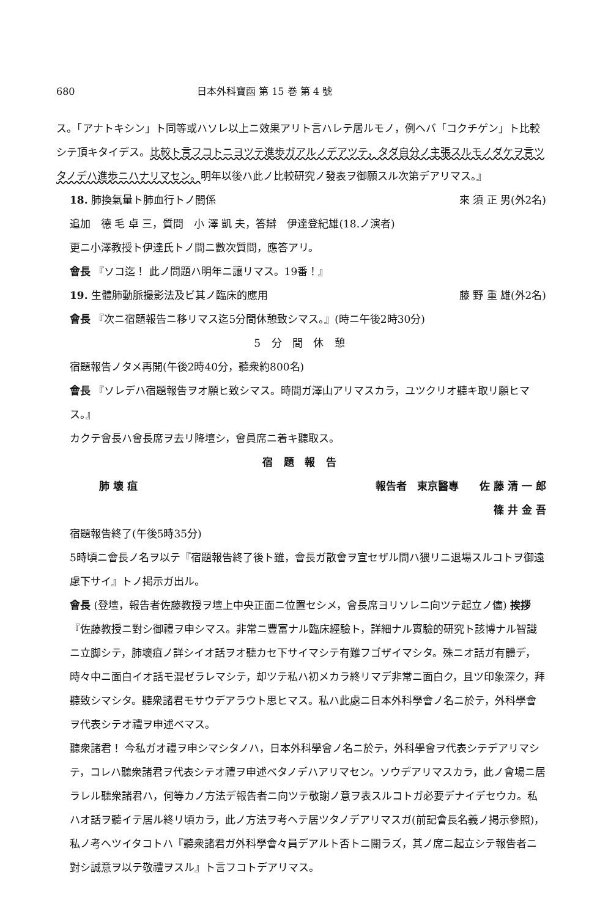680 日本外科寶函 第 15 巻 第 4 號
ス。「アナトキシン」ト同等或ハソレ以上ニ效果アリト言ハレテ居ルモノ，例ヘバ「コクチゲン」ト比較シテ頂キタイデス。比較ト言フコトニヨツテ進歩ガアルノデアツテ，タダ自分ノ主張スルモノダケヲ言ツタノデハ進歩ニハナリマセン。明年以後ハ此ノ比較研究ノ發表ヲ御願スル次第デアリマス。』
18. 肺換氣量ト肺血行トノ關係 來 須 正 男(外2名)
追加　德 毛 卓 三，質問　小 澤 凱 夫，答辯　伊達登紀雄(18.ノ演者)
更ニ小澤教授ト伊達氏トノ間ニ數次質問，應答アリ。
會長 『ソコ迄！ 此ノ問題ハ明年ニ讓リマス。19番！』
19. 生體肺動脈撮影法及ビ其ノ臨床的應用 藤 野 重 雄(外2名)
會長 『次ニ宿題報告ニ移リマス迄5分間休憩致シマス。』(時ニ午後2時30分)
5 分 間 休 憩
宿題報告ノタメ再開(午後2時40分，聽衆約800名)
會長 『ソレデハ宿題報告ヲオ願ヒ致シマス。時間ガ澤山アリマスカラ，ユツクリオ聽キ取リ願ヒマス。』
カクテ會長ハ會長席ヲ去リ降壇シ，會員席ニ着キ聽取ス。
宿 題 報 告
肺 壞 疽 報告者　東京醫專　　佐 藤 清 一 郎
篠 井 金 吾
宿題報告終了(午後5時35分)
5時頃ニ會長ノ名ヲ以テ『宿題報告終了後ト雖，會長ガ散會ヲ宣セザル間ハ猥リニ退場スルコトヲ御遠慮下サイ』トノ掲示ガ出ル。
會長 (登壇，報告者佐藤教授ヲ壇上中央正面ニ位置セシメ，會長席ヨリソレニ向ツテ起立ノ儘) 挨拶 『佐藤教授ニ對シ御禮ヲ申シマス。非常ニ豐富ナル臨床經驗ト，詳細ナル實驗的研究ト該博ナル智識ニ立脚シテ，肺壞疽ノ詳シイオ話ヲオ聽カセ下サイマシテ有難フゴザイマシタ。殊ニオ話ガ有體デ，時々中ニ面白イオ話モ混ゼラレマシテ，却ツテ私ハ初メカラ終リマデ非常ニ面白ク，且ツ印象深ク，拜聽致シマシタ。聽衆諸君モサウデアラウト思ヒマス。私ハ此處ニ日本外科學會ノ名ニ於テ，外科學會ヲ代表シテオ禮ヲ申述ベマス。
聽衆諸君！ 今私ガオ禮ヲ申シマシタノハ，日本外科學會ノ名ニ於テ，外科學會ヲ代表シテデアリマシテ，コレハ聽衆諸君ヲ代表シテオ禮ヲ申述ベタノデハアリマセン。ソウデアリマスカラ，此ノ會場ニ居ラレル聽衆諸君ハ，何等カノ方法デ報告者ニ向ツテ敬謝ノ意ヲ表スルコトガ必要デナイデセウカ。私ハオ話ヲ聽イテ居ル終リ頃カラ，此ノ方法ヲ考ヘテ居ツタノデアリマスガ(前記會長名義ノ掲示參照)，私ノ考ヘツイタコトハ『聽衆諸君ガ外科學會々員デアルト否トニ關ラズ，其ノ席ニ起立シテ報告者ニ對シ誠意ヲ以テ敬禮ヲスル』ト言フコトデアリマス。